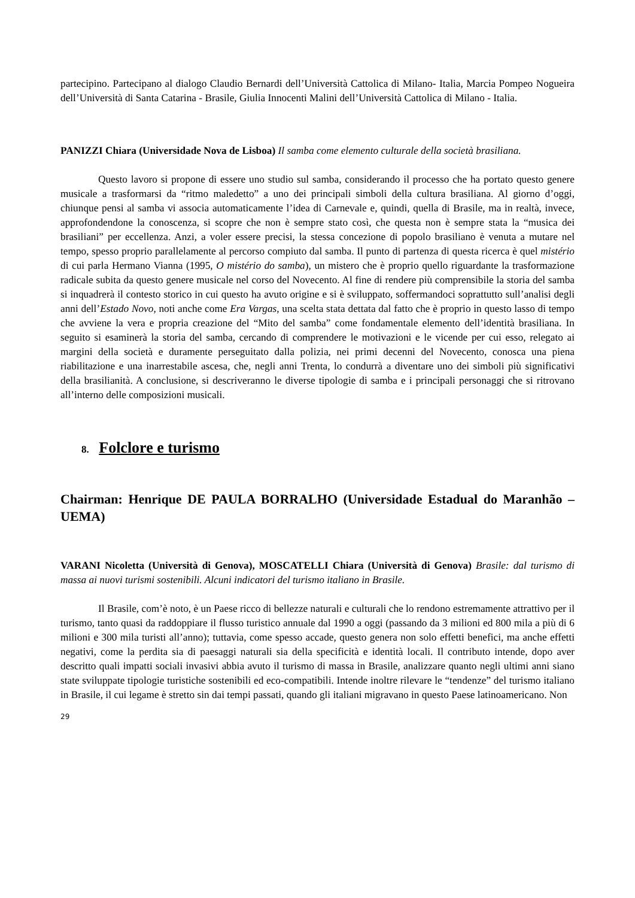partecipino. Partecipano al dialogo Claudio Bernardi dell’Università Cattolica di Milano- Italia, Marcia Pompeo Nogueira dell’Università di Santa Catarina - Brasile, Giulia Innocenti Malini dell’Università Cattolica di Milano - Italia.
PANIZZI Chiara (Universidade Nova de Lisboa) Il samba come elemento culturale della società brasiliana.
Questo lavoro si propone di essere uno studio sul samba, considerando il processo che ha portato questo genere musicale a trasformarsi da “ritmo maledetto” a uno dei principali simboli della cultura brasiliana. Al giorno d’oggi, chiunque pensi al samba vi associa automaticamente l’idea di Carnevale e, quindi, quella di Brasile, ma in realtà, invece, approfondendone la conoscenza, si scopre che non è sempre stato così, che questa non è sempre stata la “musica dei brasiliani” per eccellenza. Anzi, a voler essere precisi, la stessa concezione di popolo brasiliano è venuta a mutare nel tempo, spesso proprio parallelamente al percorso compiuto dal samba. Il punto di partenza di questa ricerca è quel mistério di cui parla Hermano Vianna (1995, O mistério do samba), un mistero che è proprio quello riguardante la trasformazione radicale subita da questo genere musicale nel corso del Novecento. Al fine di rendere più comprensibile la storia del samba si inquadrerà il contesto storico in cui questo ha avuto origine e si è sviluppato, soffermandoci soprattutto sull’analisi degli anni dell’Estado Novo, noti anche come Era Vargas, una scelta stata dettata dal fatto che è proprio in questo lasso di tempo che avviene la vera e propria creazione del “Mito del samba” come fondamentale elemento dell’identità brasiliana. In seguito si esaminerà la storia del samba, cercando di comprendere le motivazioni e le vicende per cui esso, relegato ai margini della società e duramente perseguitato dalla polizia, nei primi decenni del Novecento, conosca una piena riabilitazione e una inarrestabile ascesa, che, negli anni Trenta, lo condurrà a diventare uno dei simboli più significativi della brasilianità. A conclusione, si descriveranno le diverse tipologie di samba e i principali personaggi che si ritrovano all’interno delle composizioni musicali.
8. Folclore e turismo
Chairman: Henrique DE PAULA BORRALHO (Universidade Estadual do Maranhão – UEMA)
VARANI Nicoletta (Università di Genova), MOSCATELLI Chiara (Università di Genova) Brasile: dal turismo di massa ai nuovi turismi sostenibili. Alcuni indicatori del turismo italiano in Brasile.
Il Brasile, com’è noto, è un Paese ricco di bellezze naturali e culturali che lo rendono estremamente attrattivo per il turismo, tanto quasi da raddoppiare il flusso turistico annuale dal 1990 a oggi (passando da 3 milioni ed 800 mila a più di 6 milioni e 300 mila turisti all’anno); tuttavia, come spesso accade, questo genera non solo effetti benefici, ma anche effetti negativi, come la perdita sia di paesaggi naturali sia della specificità e identità locali. Il contributo intende, dopo aver descritto quali impatti sociali invasivi abbia avuto il turismo di massa in Brasile, analizzare quanto negli ultimi anni siano state sviluppate tipologie turistiche sostenibili ed eco-compatibili. Intende inoltre rilevare le “tendenze” del turismo italiano in Brasile, il cui legame è stretto sin dai tempi passati, quando gli italiani migravano in questo Paese latinoamericano. Non
29